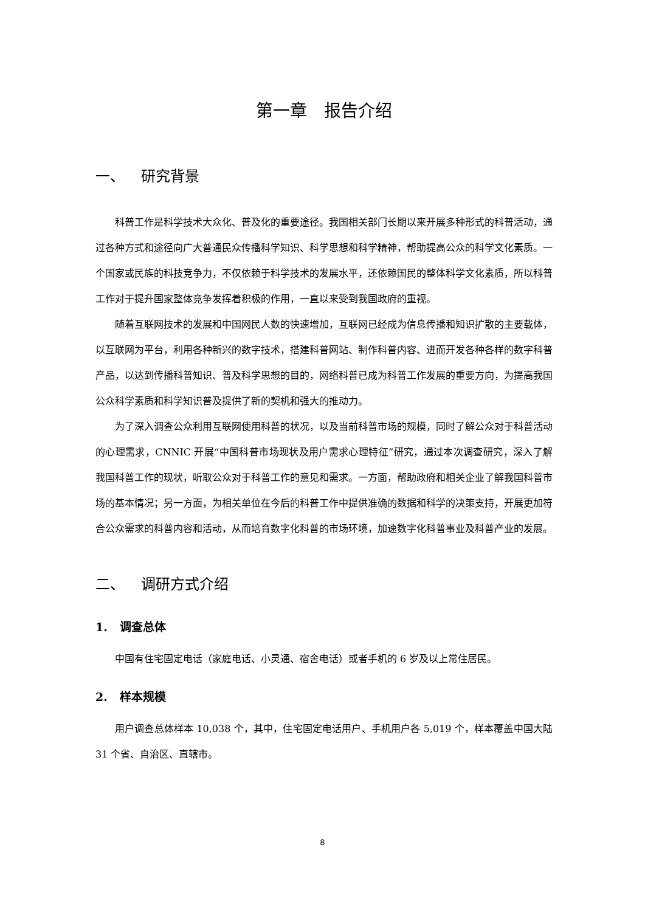第一章　报告介绍
一、 研究背景
科普工作是科学技术大众化、普及化的重要途径。我国相关部门长期以来开展多种形式的科普活动，通过各种方式和途径向广大普通民众传播科学知识、科学思想和科学精神，帮助提高公众的科学文化素质。一个国家或民族的科技竞争力，不仅依赖于科学技术的发展水平，还依赖国民的整体科学文化素质，所以科普工作对于提升国家整体竞争发挥着积极的作用，一直以来受到我国政府的重视。
随着互联网技术的发展和中国网民人数的快速增加，互联网已经成为信息传播和知识扩散的主要载体，以互联网为平台，利用各种新兴的数字技术，搭建科普网站、制作科普内容、进而开发各种各样的数字科普产品，以达到传播科普知识、普及科学思想的目的，网络科普已成为科普工作发展的重要方向，为提高我国公众科学素质和科学知识普及提供了新的契机和强大的推动力。
为了深入调查公众利用互联网使用科普的状况，以及当前科普市场的规模，同时了解公众对于科普活动的心理需求，CNNIC 开展“中国科普市场现状及用户需求心理特征”研究，通过本次调查研究，深入了解我国科普工作的现状，听取公众对于科普工作的意见和需求。一方面，帮助政府和相关企业了解我国科普市场的基本情况；另一方面，为相关单位在今后的科普工作中提供准确的数据和科学的决策支持，开展更加符合公众需求的科普内容和活动，从而培育数字化科普的市场环境，加速数字化科普事业及科普产业的发展。
二、 调研方式介绍
1. 调查总体
中国有住宅固定电话（家庭电话、小灵通、宿舍电话）或者手机的 6 岁及以上常住居民。
2. 样本规模
用户调查总体样本 10,038 个，其中，住宅固定电话用户、手机用户各 5,019 个，样本覆盖中国大陆 31 个省、自治区、直辖市。
8